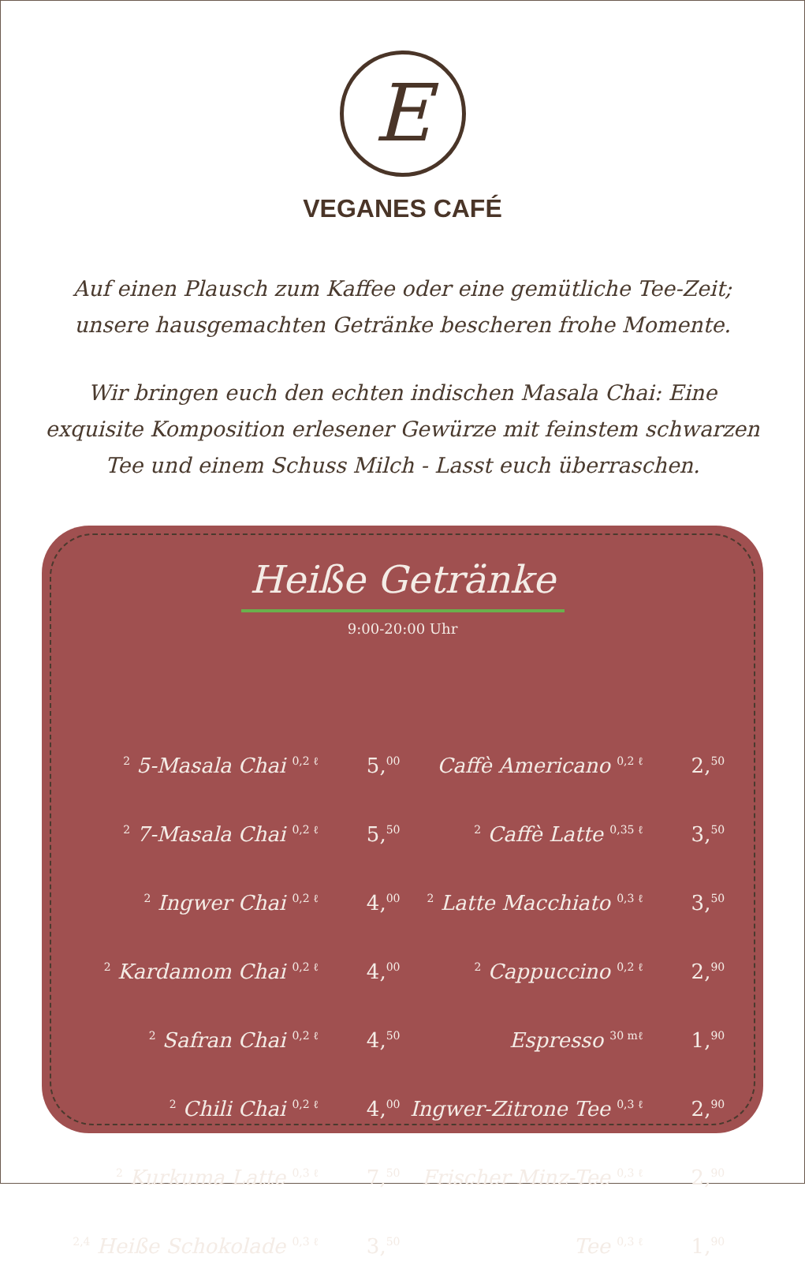E
VEGANES CAFÉ
Auf einen Plausch zum Kaffee oder eine gemütliche Tee-Zeit; unsere hausgemachten Getränke bescheren frohe Momente.
Wir bringen euch den echten indischen Masala Chai: Eine exquisite Komposition erlesener Gewürze mit feinstem schwarzen Tee und einem Schuss Milch - Lasst euch überraschen.
Heiße Getränke
9:00-20:00 Uhr
| <sup>2</sup> 5-Masala Chai <sup>0,2 ℓ</sup> | 5,<sup>00</sup> | Caffè Americano <sup>0,2 ℓ</sup> | 2,<sup>50</sup> |
| <sup>2</sup> 7-Masala Chai <sup>0,2 ℓ</sup> | 5,<sup>50</sup> | <sup>2</sup> Caffè Latte <sup>0,35 ℓ</sup> | 3,<sup>50</sup> |
| <sup>2</sup> Ingwer Chai <sup>0,2 ℓ</sup> | 4,<sup>00</sup> | <sup>2</sup> Latte Macchiato <sup>0,3 ℓ</sup> | 3,<sup>50</sup> |
| <sup>2</sup> Kardamom Chai <sup>0,2 ℓ</sup> | 4,<sup>00</sup> | <sup>2</sup> Cappuccino <sup>0,2 ℓ</sup> | 2,<sup>90</sup> |
| <sup>2</sup> Safran Chai <sup>0,2 ℓ</sup> | 4,<sup>50</sup> | Espresso <sup>30 mℓ</sup> | 1,<sup>90</sup> |
| <sup>2</sup> Chili Chai <sup>0,2 ℓ</sup> | 4,<sup>00</sup> | Ingwer-Zitrone Tee <sup>0,3 ℓ</sup> | 2,<sup>90</sup> |
| <sup>2</sup> Kurkuma Latte <sup>0,3 ℓ</sup> | 7,<sup>50</sup> | Frischer Minz-Tee <sup>0,3 ℓ</sup> | 2,<sup>90</sup> |
| <sup>2,4</sup> Heiße Schokolade <sup>0,3 ℓ</sup> | 3,<sup>50</sup> | Tee <sup>0,3 ℓ</sup> | 1,<sup>90</sup> |